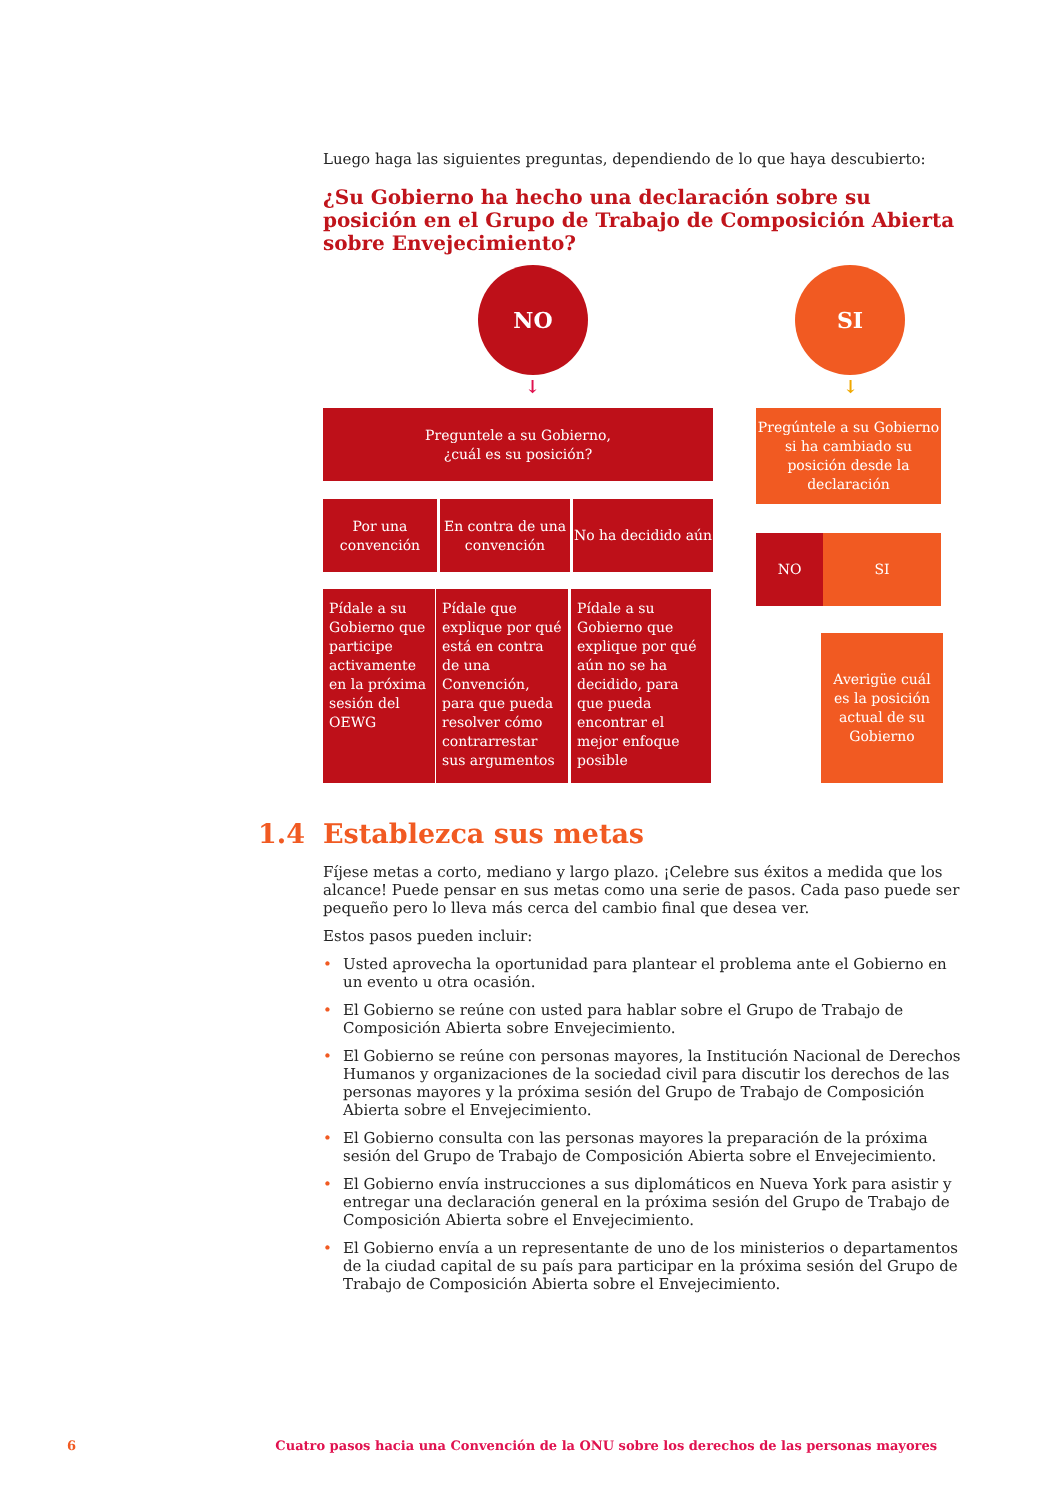Luego haga las siguientes preguntas, dependiendo de lo que haya descubierto:
¿Su Gobierno ha hecho una declaración sobre su posición en el Grupo de Trabajo de Composición Abierta sobre Envejecimiento?
NO SI
↓ ↓
Preguntele a su Gobierno,
¿cuál es su posición?
Pregúntele a su Gobierno si ha cambiado su posición desde la declaración
Por una convención
En contra de una convención
No ha decidido aún
NO SI
Pídale a su Gobierno que participe activamente en la próxima sesión del OEWG
Pídale que explique por qué está en contra de una Convención, para que pueda resolver cómo contrarrestar sus argumentos
Pídale a su Gobierno que explique por qué aún no se ha decidido, para que pueda encontrar el mejor enfoque posible
Averigüe cuál es la posición actual de su Gobierno
1.4 Establezca sus metas
Fíjese metas a corto, mediano y largo plazo. ¡Celebre sus éxitos a medida que los alcance! Puede pensar en sus metas como una serie de pasos. Cada paso puede ser pequeño pero lo lleva más cerca del cambio final que desea ver.
Estos pasos pueden incluir:
Usted aprovecha la oportunidad para plantear el problema ante el Gobierno en un evento u otra ocasión.
El Gobierno se reúne con usted para hablar sobre el Grupo de Trabajo de Composición Abierta sobre Envejecimiento.
El Gobierno se reúne con personas mayores, la Institución Nacional de Derechos Humanos y organizaciones de la sociedad civil para discutir los derechos de las personas mayores y la próxima sesión del Grupo de Trabajo de Composición Abierta sobre el Envejecimiento.
El Gobierno consulta con las personas mayores la preparación de la próxima sesión del Grupo de Trabajo de Composición Abierta sobre el Envejecimiento.
El Gobierno envía instrucciones a sus diplomáticos en Nueva York para asistir y entregar una declaración general en la próxima sesión del Grupo de Trabajo de Composición Abierta sobre el Envejecimiento.
El Gobierno envía a un representante de uno de los ministerios o departamentos de la ciudad capital de su país para participar en la próxima sesión del Grupo de Trabajo de Composición Abierta sobre el Envejecimiento.
6 Cuatro pasos hacia una Convención de la ONU sobre los derechos de las personas mayores